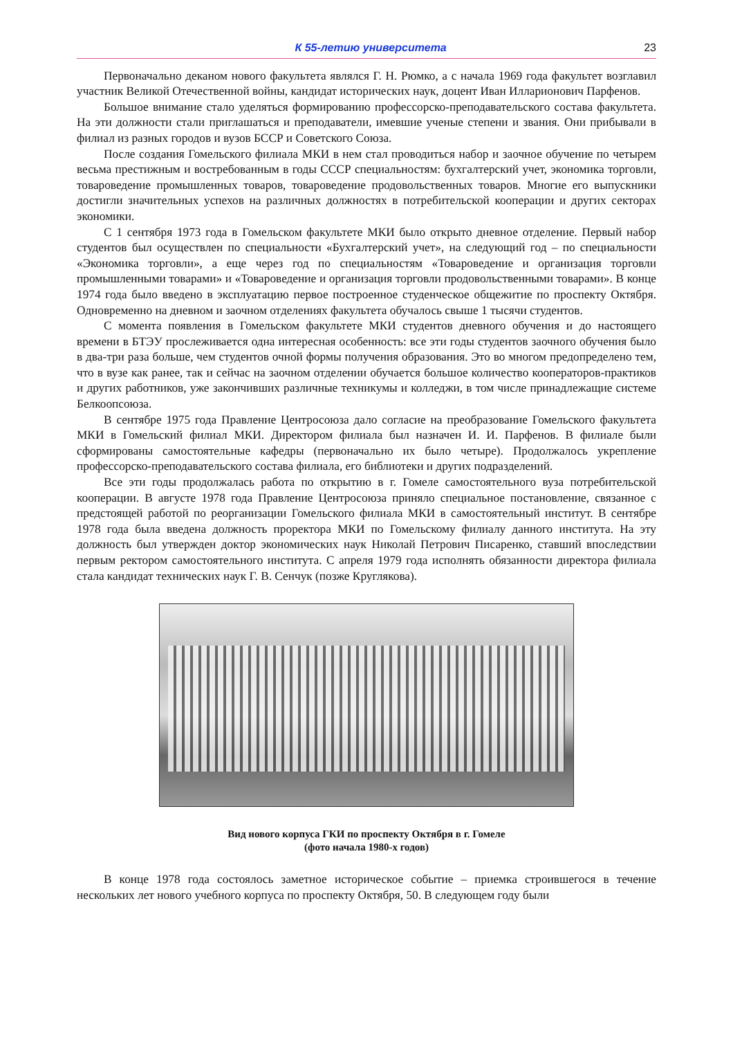К 55-летию университета 23
Первоначально деканом нового факультета являлся Г. Н. Рюмко, а с начала 1969 года факультет возглавил участник Великой Отечественной войны, кандидат исторических наук, доцент Иван Илларионович Парфенов.
Большое внимание стало уделяться формированию профессорско-преподавательского состава факультета. На эти должности стали приглашаться и преподаватели, имевшие ученые степени и звания. Они прибывали в филиал из разных городов и вузов БССР и Советского Союза.
После создания Гомельского филиала МКИ в нем стал проводиться набор и заочное обучение по четырем весьма престижным и востребованным в годы СССР специальностям: бухгалтерский учет, экономика торговли, товароведение промышленных товаров, товароведение продовольственных товаров. Многие его выпускники достигли значительных успехов на различных должностях в потребительской кооперации и других секторах экономики.
С 1 сентября 1973 года в Гомельском факультете МКИ было открыто дневное отделение. Первый набор студентов был осуществлен по специальности «Бухгалтерский учет», на следующий год – по специальности «Экономика торговли», а еще через год по специальностям «Товароведение и организация торговли промышленными товарами» и «Товароведение и организация торговли продовольственными товарами». В конце 1974 года было введено в эксплуатацию первое построенное студенческое общежитие по проспекту Октября. Одновременно на дневном и заочном отделениях факультета обучалось свыше 1 тысячи студентов.
С момента появления в Гомельском факультете МКИ студентов дневного обучения и до настоящего времени в БТЭУ прослеживается одна интересная особенность: все эти годы студентов заочного обучения было в два-три раза больше, чем студентов очной формы получения образования. Это во многом предопределено тем, что в вузе как ранее, так и сейчас на заочном отделении обучается большое количество кооператоров-практиков и других работников, уже закончивших различные техникумы и колледжи, в том числе принадлежащие системе Белкоопсоюза.
В сентябре 1975 года Правление Центросоюза дало согласие на преобразование Гомельского факультета МКИ в Гомельский филиал МКИ. Директором филиала был назначен И. И. Парфенов. В филиале были сформированы самостоятельные кафедры (первоначально их было четыре). Продолжалось укрепление профессорско-преподавательского состава филиала, его библиотеки и других подразделений.
Все эти годы продолжалась работа по открытию в г. Гомеле самостоятельного вуза потребительской кооперации. В августе 1978 года Правление Центросоюза приняло специальное постановление, связанное с предстоящей работой по реорганизации Гомельского филиала МКИ в самостоятельный институт. В сентябре 1978 года была введена должность проректора МКИ по Гомельскому филиалу данного института. На эту должность был утвержден доктор экономических наук Николай Петрович Писаренко, ставший впоследствии первым ректором самостоятельного института. С апреля 1979 года исполнять обязанности директора филиала стала кандидат технических наук Г. В. Сенчук (позже Круглякова).
Вид нового корпуса ГКИ по проспекту Октября в г. Гомеле
(фото начала 1980-х годов)
В конце 1978 года состоялось заметное историческое событие – приемка строившегося в течение нескольких лет нового учебного корпуса по проспекту Октября, 50. В следующем году были